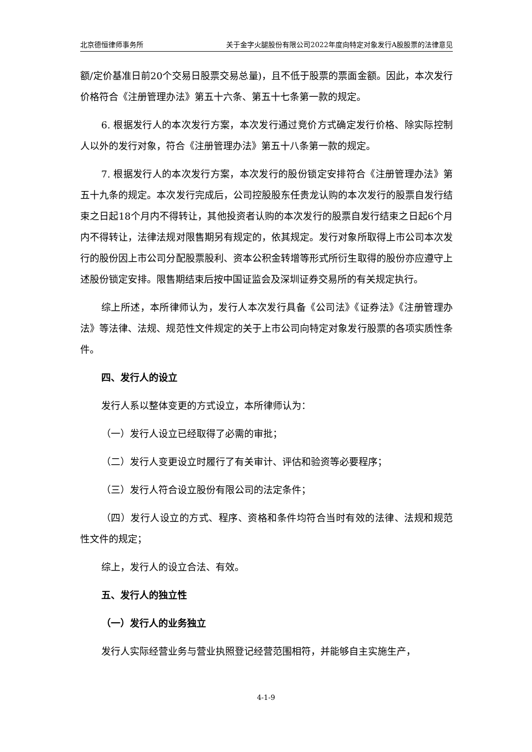北京德恒律师事务所 关于金字火腿股份有限公司2022年度向特定对象发行A股股票的法律意见
额/定价基准日前20个交易日股票交易总量)，且不低于股票的票面金额。因此，本次发行价格符合《注册管理办法》第五十六条、第五十七条第一款的规定。
6. 根据发行人的本次发行方案，本次发行通过竞价方式确定发行价格、除实际控制人以外的发行对象，符合《注册管理办法》第五十八条第一款的规定。
7. 根据发行人的本次发行方案，本次发行的股份锁定安排符合《注册管理办法》第五十九条的规定。本次发行完成后，公司控股股东任贵龙认购的本次发行的股票自发行结束之日起18个月内不得转让，其他投资者认购的本次发行的股票自发行结束之日起6个月内不得转让，法律法规对限售期另有规定的，依其规定。发行对象所取得上市公司本次发行的股份因上市公司分配股票股利、资本公积金转增等形式所衍生取得的股份亦应遵守上述股份锁定安排。限售期结束后按中国证监会及深圳证券交易所的有关规定执行。
综上所述，本所律师认为，发行人本次发行具备《公司法》《证券法》《注册管理办法》等法律、法规、规范性文件规定的关于上市公司向特定对象发行股票的各项实质性条件。
四、发行人的设立
发行人系以整体变更的方式设立，本所律师认为：
（一）发行人设立已经取得了必需的审批；
（二）发行人变更设立时履行了有关审计、评估和验资等必要程序；
（三）发行人符合设立股份有限公司的法定条件；
（四）发行人设立的方式、程序、资格和条件均符合当时有效的法律、法规和规范性文件的规定；
综上，发行人的设立合法、有效。
五、发行人的独立性
（一）发行人的业务独立
发行人实际经营业务与营业执照登记经营范围相符，并能够自主实施生产，
4-1-9